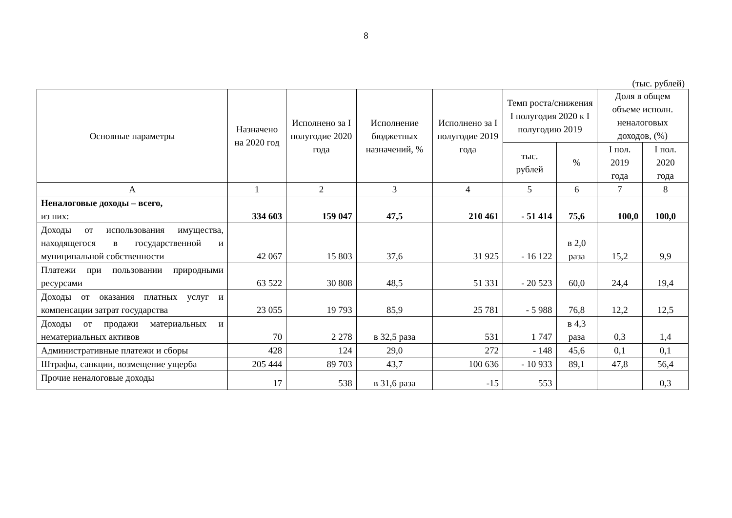8
(тыс. рублей)
| Основные параметры | Назначено на 2020 год | Исполнено за I полугодие 2020 года | Исполнение бюджетных назначений, % | Исполнено за I полугодие 2019 года | Темп роста/снижения I полугодия 2020 к I полугодию 2019 | | Доля в общем объеме исполн. неналоговых доходов, (%) | |
| --- | --- | --- | --- | --- | --- | --- | --- | --- |
| | | | | | тыс. рублей | % | I пол. 2019 года | I пол. 2020 года |
| А | 1 | 2 | 3 | 4 | 5 | 6 | 7 | 8 |
| Неналоговые доходы – всего, из них: | 334 603 | 159 047 | 47,5 | 210 461 | - 51 414 | 75,6 | 100,0 | 100,0 |
| Доходы от использования имущества, находящегося в государственной и муниципальной собственности | 42 067 | 15 803 | 37,6 | 31 925 | - 16 122 | в 2,0 раза | 15,2 | 9,9 |
| Платежи при пользовании природными ресурсами | 63 522 | 30 808 | 48,5 | 51 331 | - 20 523 | 60,0 | 24,4 | 19,4 |
| Доходы от оказания платных услуг и компенсации затрат государства | 23 055 | 19 793 | 85,9 | 25 781 | - 5 988 | 76,8 | 12,2 | 12,5 |
| Доходы от продажи материальных и нематериальных активов | 70 | 2 278 | в 32,5 раза | 531 | 1 747 | в 4,3 раза | 0,3 | 1,4 |
| Административные платежи и сборы | 428 | 124 | 29,0 | 272 | - 148 | 45,6 | 0,1 | 0,1 |
| Штрафы, санкции, возмещение ущерба | 205 444 | 89 703 | 43,7 | 100 636 | - 10 933 | 89,1 | 47,8 | 56,4 |
| Прочие неналоговые доходы | 17 | 538 | в 31,6 раза | -15 | 553 | | | 0,3 |